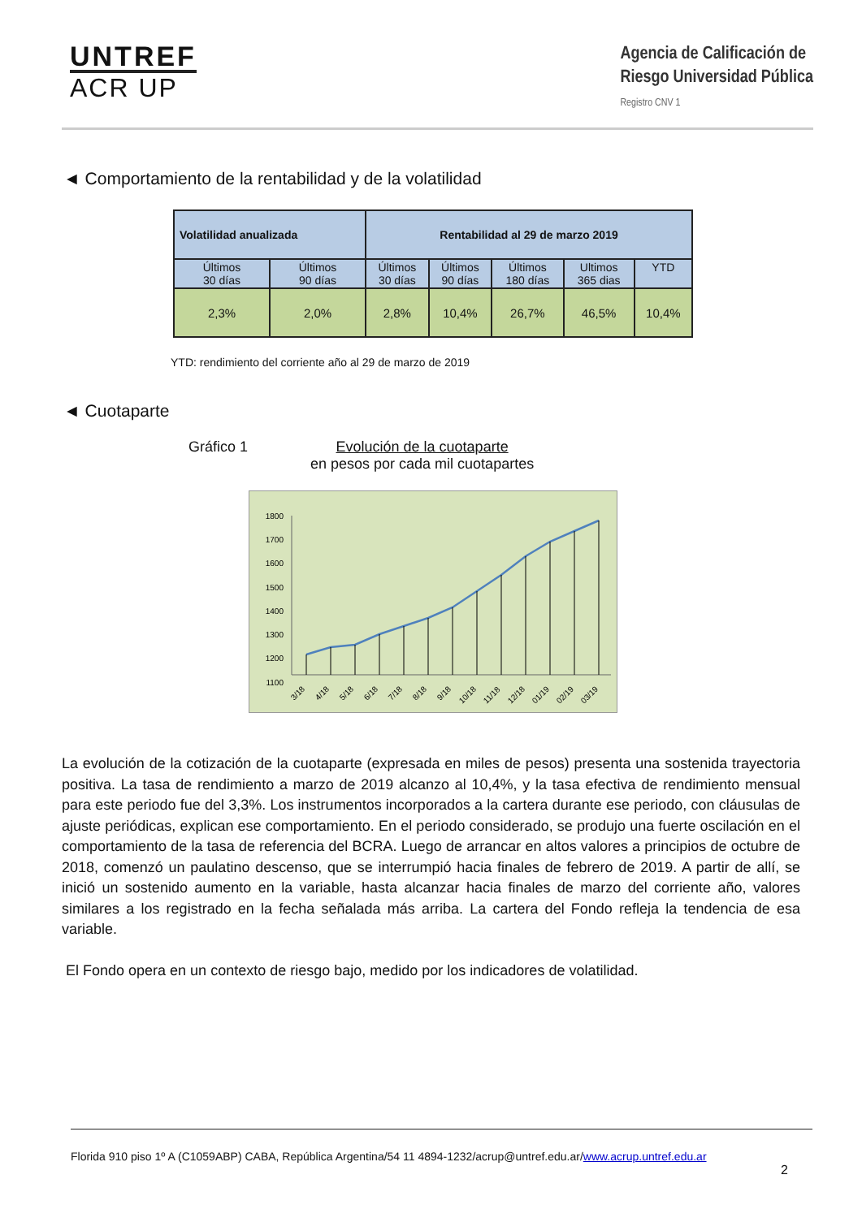UNTREF
ACR UP
Agencia de Calificación de
Riesgo Universidad Pública
Registro CNV 1
◄ Comportamiento de la rentabilidad y de la volatilidad
| Volatilidad anualizada | | Rentabilidad al 29 de marzo 2019 | | | | |
| --- | --- | --- | --- | --- | --- | --- |
| Últimos 30 días | Últimos 90 días | Últimos 30 días | Últimos 90 días | Últimos 180 días | Ultimos 365 dias | YTD |
| 2,3% | 2,0% | 2,8% | 10,4% | 26,7% | 46,5% | 10,4% |
YTD: rendimiento del corriente año al 29 de marzo de 2019
◄ Cuotaparte
Gráfico 1 Evolución de la cuotaparte
en pesos por cada mil cuotapartes
1800
1700
1600
1500
1400
1300
1200
1100
3/18
4/18
5/18
6/18
7/18
8/18
9/18
10/18
11/18
12/18
01/19
02/19
03/19
La evolución de la cotización de la cuotaparte (expresada en miles de pesos) presenta una sostenida trayectoria positiva. La tasa de rendimiento a marzo de 2019 alcanzo al 10,4%, y la tasa efectiva de rendimiento mensual para este periodo fue del 3,3%. Los instrumentos incorporados a la cartera durante ese periodo, con cláusulas de ajuste periódicas, explican ese comportamiento. En el periodo considerado, se produjo una fuerte oscilación en el comportamiento de la tasa de referencia del BCRA. Luego de arrancar en altos valores a principios de octubre de 2018, comenzó un paulatino descenso, que se interrumpió hacia finales de febrero de 2019. A partir de allí, se inició un sostenido aumento en la variable, hasta alcanzar hacia finales de marzo del corriente año, valores similares a los registrado en la fecha señalada más arriba. La cartera del Fondo refleja la tendencia de esa variable.
El Fondo opera en un contexto de riesgo bajo, medido por los indicadores de volatilidad.
Florida 910 piso 1º A (C1059ABP) CABA, República Argentina/54 11 4894-1232/acrup@untref.edu.ar/www.acrup.untref.edu.ar
2